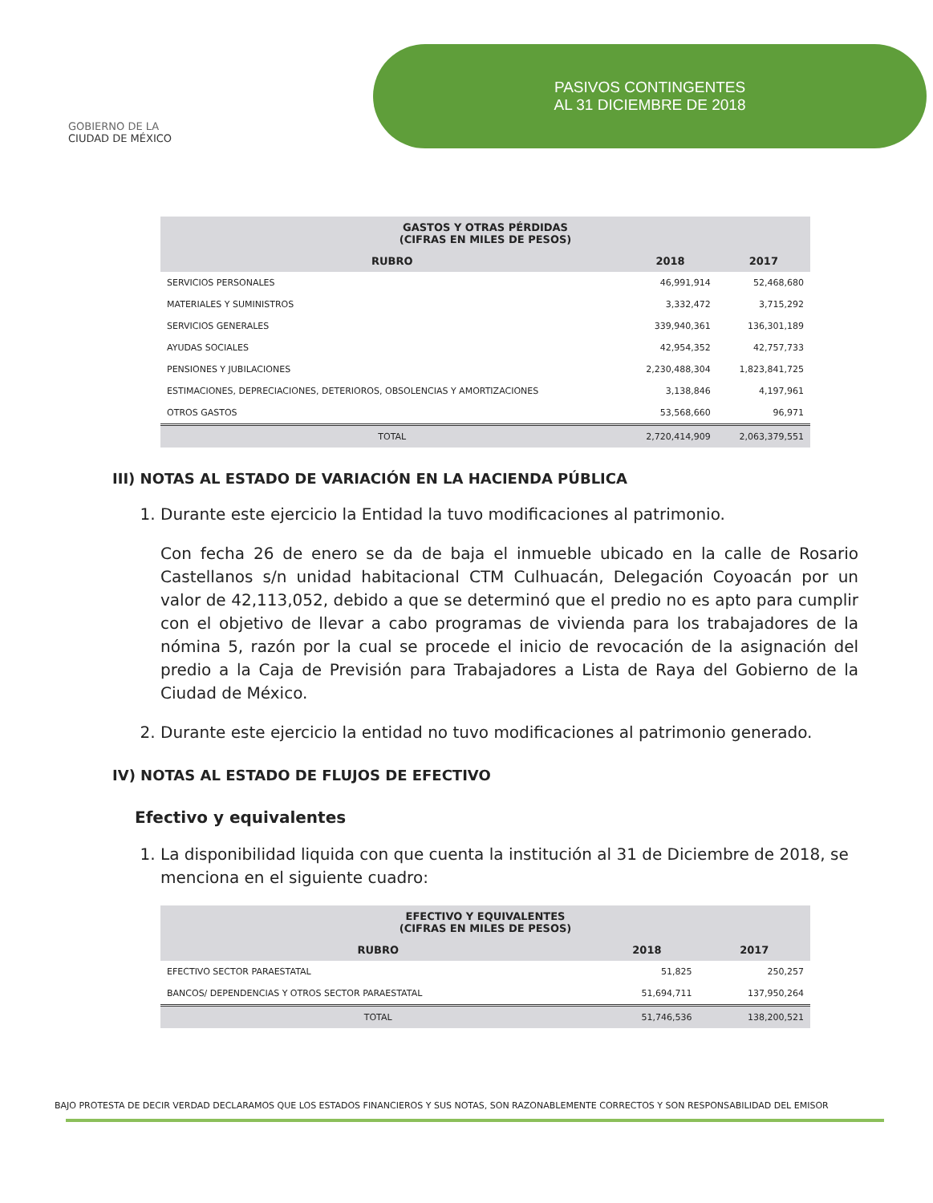GOBIERNO DE LA
CIUDAD DE MÉXICO
PASIVOS CONTINGENTES
AL 31 DICIEMBRE DE 2018
| GASTOS Y OTRAS PÉRDIDAS (CIFRAS EN MILES DE PESOS) | | |
| --- | --- | --- |
| RUBRO | 2018 | 2017 |
| SERVICIOS PERSONALES | 46,991,914 | 52,468,680 |
| MATERIALES Y SUMINISTROS | 3,332,472 | 3,715,292 |
| SERVICIOS GENERALES | 339,940,361 | 136,301,189 |
| AYUDAS SOCIALES | 42,954,352 | 42,757,733 |
| PENSIONES Y JUBILACIONES | 2,230,488,304 | 1,823,841,725 |
| ESTIMACIONES, DEPRECIACIONES, DETERIOROS, OBSOLENCIAS Y AMORTIZACIONES | 3,138,846 | 4,197,961 |
| OTROS GASTOS | 53,568,660 | 96,971 |
| TOTAL | 2,720,414,909 | 2,063,379,551 |
III) NOTAS AL ESTADO DE VARIACIÓN EN LA HACIENDA PÚBLICA
1. Durante este ejercicio la Entidad la tuvo modificaciones al patrimonio.
Con fecha 26 de enero se da de baja el inmueble ubicado en la calle de Rosario Castellanos s/n unidad habitacional CTM Culhuacán, Delegación Coyoacán por un valor de 42,113,052, debido a que se determinó que el predio no es apto para cumplir con el objetivo de llevar a cabo programas de vivienda para los trabajadores de la nómina 5, razón por la cual se procede el inicio de revocación de la asignación del predio a la Caja de Previsión para Trabajadores a Lista de Raya del Gobierno de la Ciudad de México.
2. Durante este ejercicio la entidad no tuvo modificaciones al patrimonio generado.
IV) NOTAS AL ESTADO DE FLUJOS DE EFECTIVO
Efectivo y equivalentes
1. La disponibilidad liquida con que cuenta la institución al 31 de Diciembre de 2018, se menciona en el siguiente cuadro:
| EFECTIVO Y EQUIVALENTES (CIFRAS EN MILES DE PESOS) | | |
| --- | --- | --- |
| RUBRO | 2018 | 2017 |
| EFECTIVO SECTOR PARAESTATAL | 51,825 | 250,257 |
| BANCOS/ DEPENDENCIAS Y OTROS SECTOR PARAESTATAL | 51,694,711 | 137,950,264 |
| TOTAL | 51,746,536 | 138,200,521 |
BAJO PROTESTA DE DECIR VERDAD DECLARAMOS QUE LOS ESTADOS FINANCIEROS Y SUS NOTAS, SON RAZONABLEMENTE CORRECTOS Y SON RESPONSABILIDAD DEL EMISOR